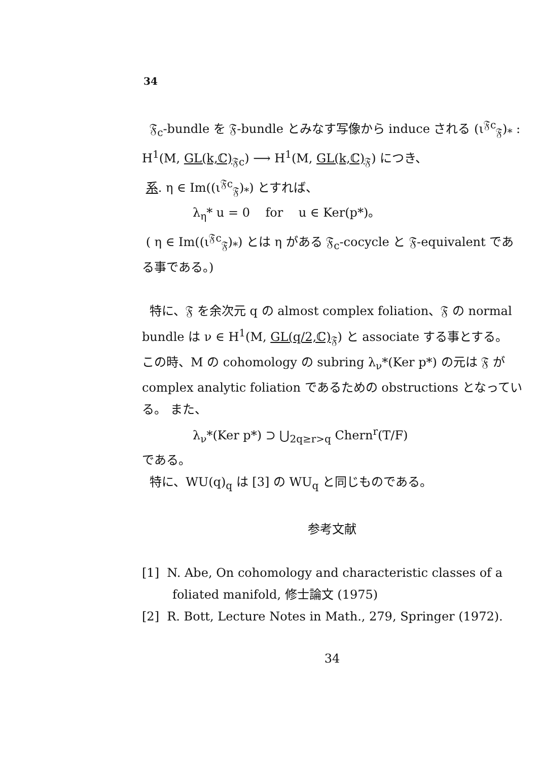34
𝔉<sub>c</sub>-bundle を 𝔉-bundle とみなす写像から induce される (ι<sup>𝔉c</sup><sub>𝔉</sub>)<sub>*</sub> : H<sup>1</sup>(M, GL(k,ℂ)<sub>𝔉c</sub>) ⟶ H<sup>1</sup>(M, GL(k,ℂ)<sub>𝔉</sub>) につき、
系. η ∈ Im((ι<sup>𝔉c</sup><sub>𝔉</sub>)<sub>*</sub>) とすれば、
λ<sub>η</sub>* u = 0 for u ∈ Ker(p*)。
( η ∈ Im((ι<sup>𝔉c</sup><sub>𝔉</sub>)<sub>*</sub>) とは η がある 𝔉<sub>c</sub>-cocycle と 𝔉-equivalent である事である。)
特に、𝔉 を余次元 q の almost complex foliation、𝔉 の normal bundle は ν ∈ H<sup>1</sup>(M, GL(q/2,ℂ)<sub>𝔉</sub>) と associate する事とする。 この時、M の cohomology の subring λ<sub>ν</sub>*(Ker p*) の元は 𝔉 が complex analytic foliation であるための obstructions となっている。 また、
λ<sub>ν</sub>*(Ker p*) ⊃ ⋃<sub>2q≥r>q</sub> Chern<sup>r</sup>(T/F)
である。
特に、WU(q)<sub>q</sub> は [3] の WU<sub>q</sub> と同じものである。
参考文献
[1] N. Abe, On cohomology and characteristic classes of a foliated manifold, 修士論文 (1975)
[2] R. Bott, Lecture Notes in Math., 279, Springer (1972).
34